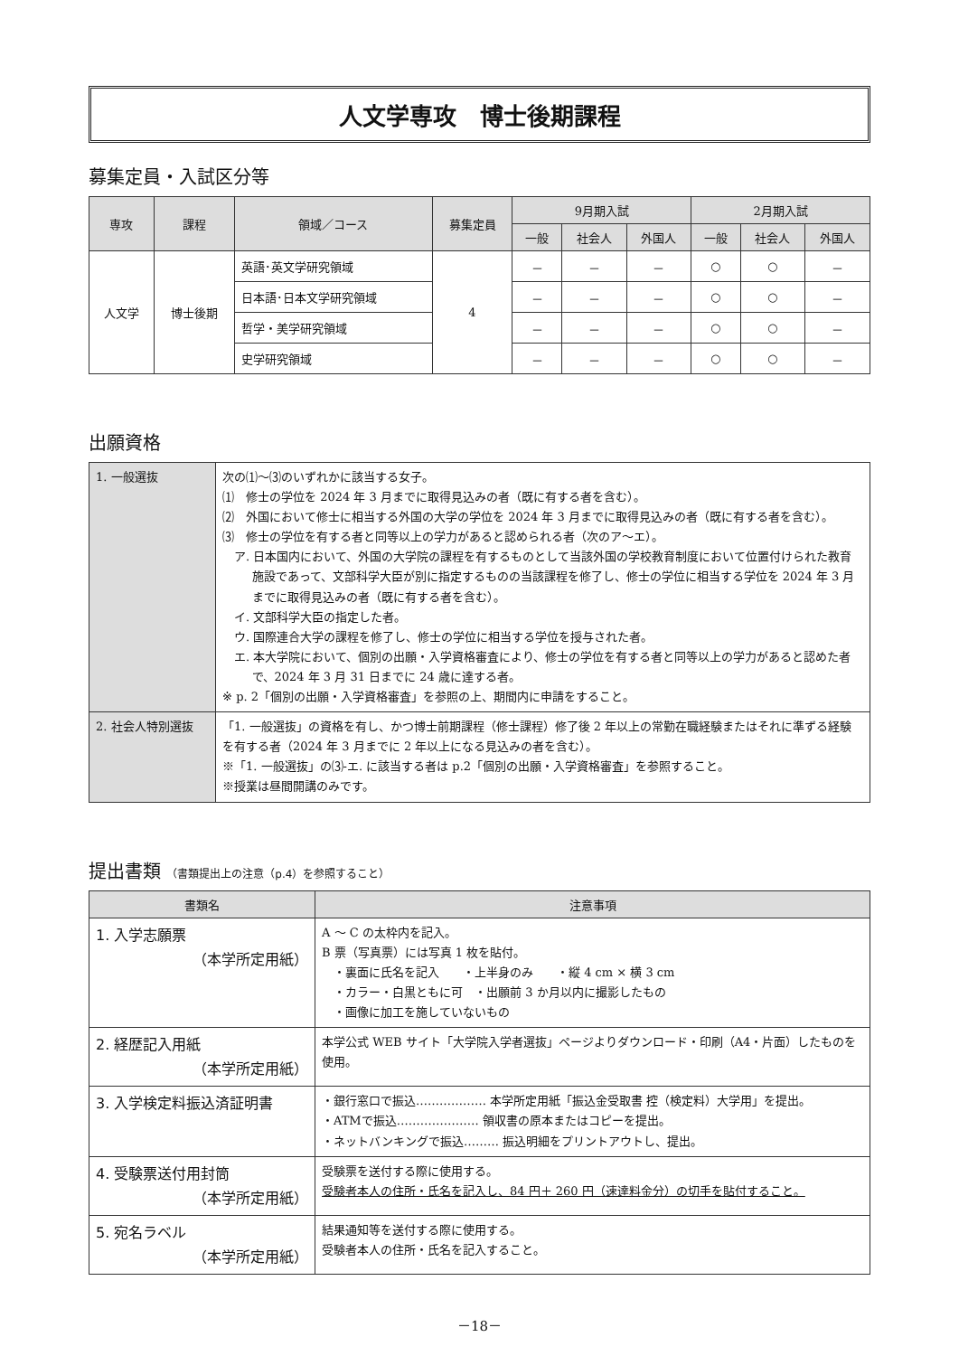人文学専攻　博士後期課程
募集定員・入試区分等
| 専攻 | 課程 | 領域／コース | 募集定員 | 9月期入試 | | | 2月期入試 | | |
| --- | --- | --- | --- | --- | --- | --- | --- | --- | --- |
| | | | | 一般 | 社会人 | 外国人 | 一般 | 社会人 | 外国人 |
| 人文学 | 博士後期 | 英語･英文学研究領域 | 4 | － | － | － | ○ | ○ | － |
| | | 日本語･日本文学研究領域 | | － | － | － | ○ | ○ | － |
| | | 哲学・美学研究領域 | | － | － | － | ○ | ○ | － |
| | | 史学研究領域 | | － | － | － | ○ | ○ | － |
出願資格
| 1. 一般選抜 | 次の⑴～⑶のいずれかに該当する女子。 ⑴ 修士の学位を 2024 年 3 月までに取得見込みの者（既に有する者を含む）。 ⑵ 外国において修士に相当する外国の大学の学位を 2024 年 3 月までに取得見込みの者（既に有する者を含む）。 ⑶ 修士の学位を有する者と同等以上の学力があると認められる者（次のア～エ）。 ア. 日本国内において、外国の大学院の課程を有するものとして当該外国の学校教育制度において位置付けられた教育施設であって、文部科学大臣が別に指定するものの当該課程を修了し、修士の学位に相当する学位を 2024 年 3 月までに取得見込みの者（既に有する者を含む）。 イ. 文部科学大臣の指定した者。 ウ. 国際連合大学の課程を修了し、修士の学位に相当する学位を授与された者。 エ. 本大学院において、個別の出願・入学資格審査により、修士の学位を有する者と同等以上の学力があると認めた者で、2024 年 3 月 31 日までに 24 歳に達する者。 ※ p. 2「個別の出願・入学資格審査」を参照の上、期間内に申請をすること。 |
| 2. 社会人特別選抜 | 「1. 一般選抜」の資格を有し、かつ博士前期課程（修士課程）修了後 2 年以上の常勤在職経験またはそれに準ずる経験を有する者（2024 年 3 月までに 2 年以上になる見込みの者を含む）。 ※「1. 一般選抜」の⑶-エ. に該当する者は p.2「個別の出願・入学資格審査」を参照すること。 ※授業は昼間開講のみです。 |
提出書類 （書類提出上の注意（p.4）を参照すること）
| 書類名 | 注意事項 |
| --- | --- |
| 1. 入学志願票 （本学所定用紙） | A ～ C の太枠内を記入。 B 票（写真票）には写真 1 枚を貼付。 ・裏面に氏名を記入 ・上半身のみ ・縦 4 cm × 横 3 cm ・カラー・白黒ともに可 ・出願前 3 か月以内に撮影したもの ・画像に加工を施していないもの |
| 2. 経歴記入用紙 （本学所定用紙） | 本学公式 WEB サイト「大学院入学者選抜」ページよりダウンロード・印刷（A4・片面）したものを使用。 |
| 3. 入学検定料振込済証明書 | ・銀行窓口で振込……………… 本学所定用紙「振込金受取書 控（検定料）大学用」を提出。 ・ATMで振込………………… 領収書の原本またはコピーを提出。 ・ネットバンキングで振込……… 振込明細をプリントアウトし、提出。 |
| 4. 受験票送付用封筒 （本学所定用紙） | 受験票を送付する際に使用する。 受験者本人の住所・氏名を記入し、84 円＋ 260 円（速達料金分）の切手を貼付すること。 |
| 5. 宛名ラベル （本学所定用紙） | 結果通知等を送付する際に使用する。 受験者本人の住所・氏名を記入すること。 |
－18－